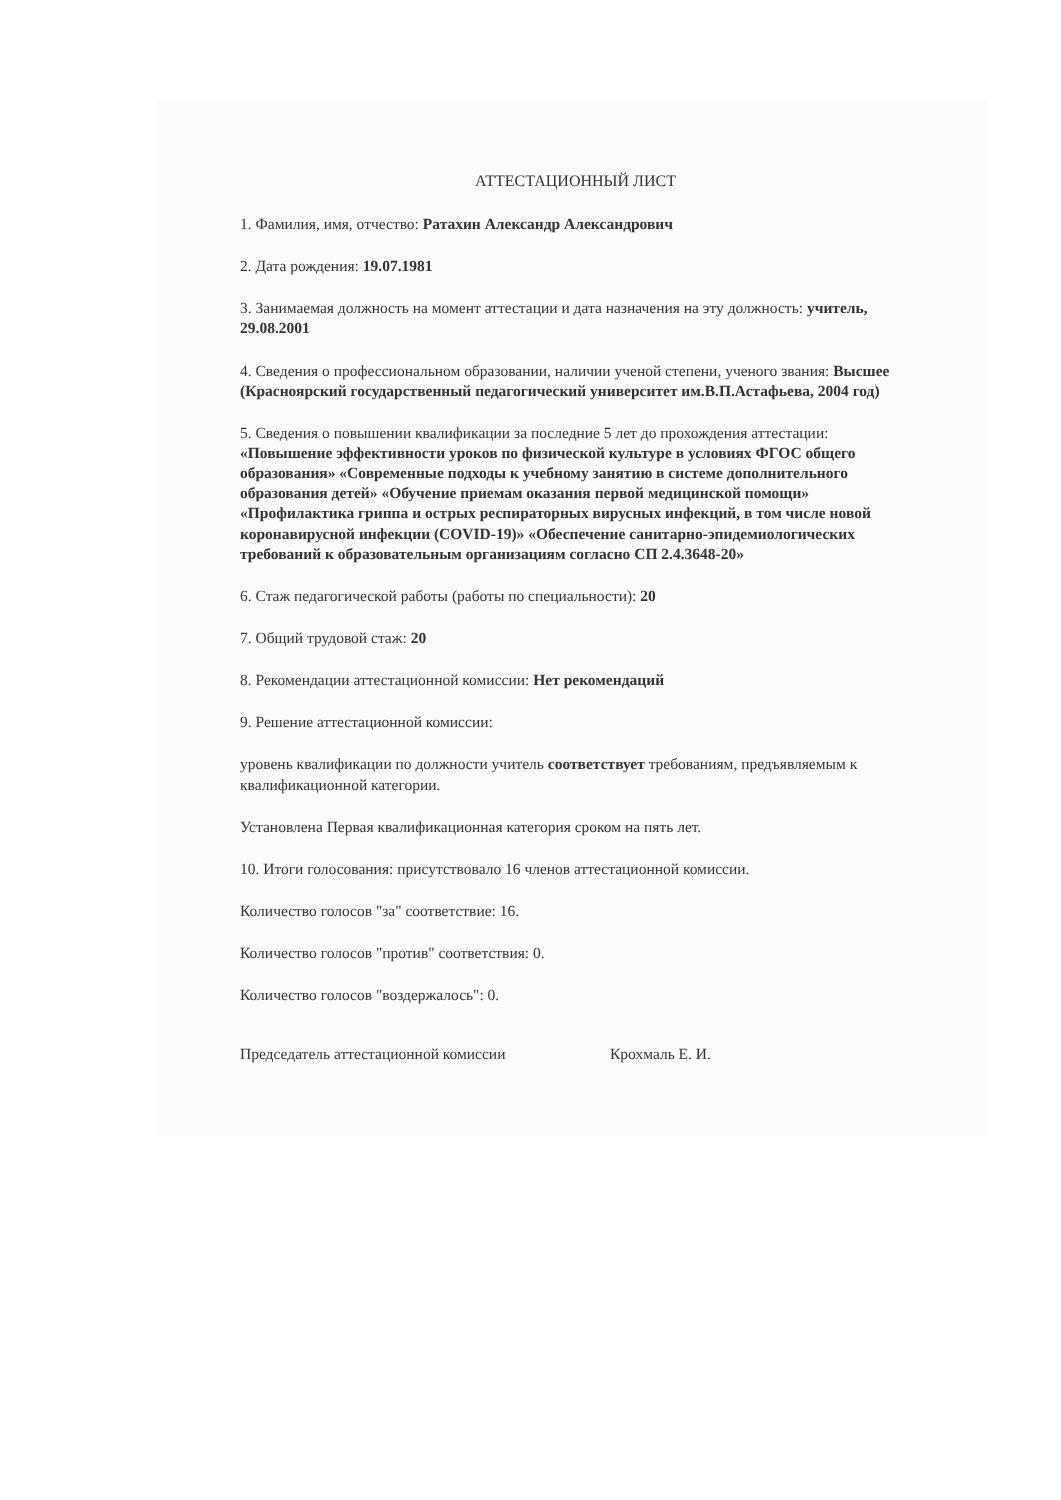АТТЕСТАЦИОННЫЙ ЛИСТ
1. Фамилия, имя, отчество: Ратахин Александр Александрович
2. Дата рождения: 19.07.1981
3. Занимаемая должность на момент аттестации и дата назначения на эту должность: учитель, 29.08.2001
4. Сведения о профессиональном образовании, наличии ученой степени, ученого звания: Высшее (Красноярский государственный педагогический университет им.В.П.Астафьева, 2004 год)
5. Сведения о повышении квалификации за последние 5 лет до прохождения аттестации: «Повышение эффективности уроков по физической культуре в условиях ФГОС общего образования» «Современные подходы к учебному занятию в системе дополнительного образования детей» «Обучение приемам оказания первой медицинской помощи» «Профилактика гриппа и острых респираторных вирусных инфекций, в том числе новой коронавирусной инфекции (COVID-19)» «Обеспечение санитарно-эпидемиологических требований к образовательным организациям согласно СП 2.4.3648-20»
6. Стаж педагогической работы (работы по специальности): 20
7. Общий трудовой стаж: 20
8. Рекомендации аттестационной комиссии: Нет рекомендаций
9. Решение аттестационной комиссии:
уровень квалификации по должности учитель соответствует требованиям, предъявляемым к квалификационной категории.
Установлена Первая квалификационная категория сроком на пять лет.
10. Итоги голосования: присутствовало 16 членов аттестационной комиссии.
Количество голосов "за" соответствие: 16.
Количество голосов "против" соответствия: 0.
Количество голосов "воздержалось": 0.
Председатель аттестационной комиссии Крохмаль Е. И.